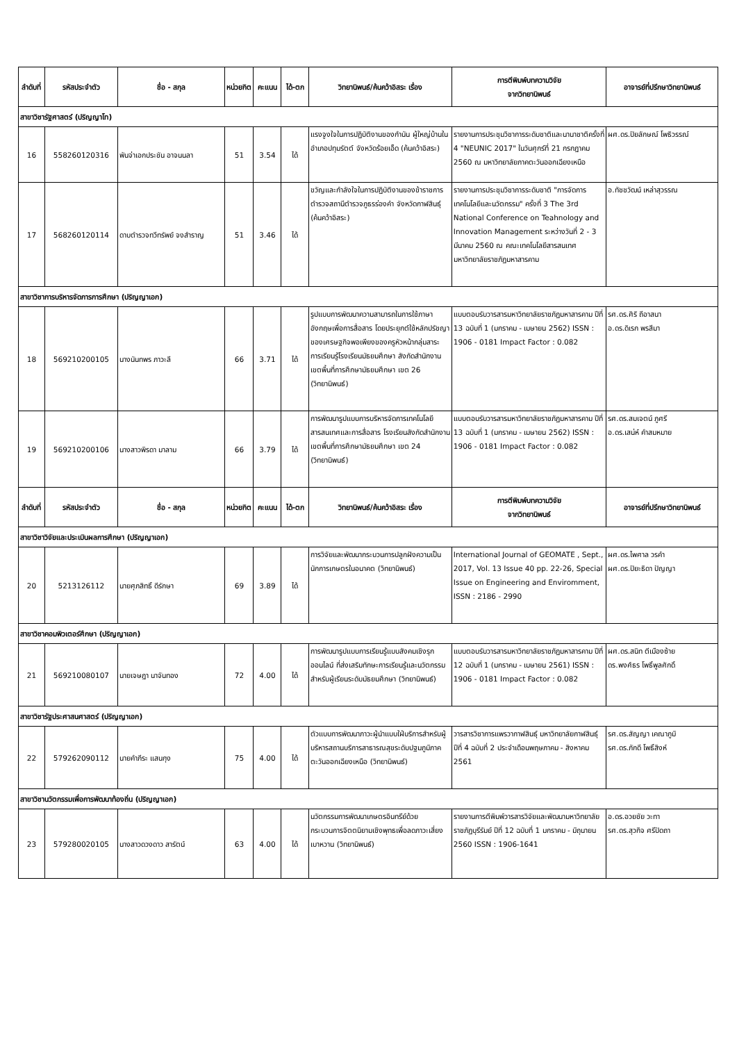| ลำดับที่ | รหัสประจำตัว | ชื่อ - สกุล | หน่วยกิต | คะแนน | ได้-ตก | วิทยานิพนธ์/ค้นคว้าอิสระ เรื่อง | การตีพิมพ์บทความวิจัย จากวิทยานิพนธ์ | อาจารย์ที่ปรึกษาวิทยานิพนธ์ |
| --- | --- | --- | --- | --- | --- | --- | --- | --- |
| สาขาวิชารัฐศาสตร์ (ปริญญาโท) | | | | | | | | |
| 16 | 558260120316 | พันจ่าเอกประชัน อาจนนลา | 51 | 3.54 | ได้ | แรงจูงใจในการปฏิบัติงานของกำนัน ผู้ใหญ่บ้านในอำเภอปทุมรัตต์ จังหวัดร้อยเอ็ด (ค้นคว้าอิสระ) | รายงานการประชุมวิชาการระดับชาติและนานาชาติครั้งที่ 4 "NEUNIC 2017" ในวันศุกร์ที่ 21 กรกฎาคม 2560 ณ มหาวิทยาลัยภาคตะวันออกเฉียงเหนือ | ผศ.ดร.ปิยลักษณ์ โพธิวรรณ์ |
| 17 | 568260120114 | ดาบตำรวจทวีทรัพย์ จงสำราญ | 51 | 3.46 | ได้ | ขวัญและกำลังใจในการปฏิบัติงานของข้าราชการตำรวจสถานีตำรวจภูธรร่องคำ จังหวัดกาฬสินธุ์ (ค้นคว้าอิสระ) | รายงานการประชุมวิชาการระดับชาติ "การจัดการเทคโนโลยีและนวัตกรรม" ครั้งที่ 3 The 3rd National Conference on Teahnology and Innovation Management ระหว่างวันที่ 2 - 3 มีนาคม 2560 ณ คณะเทคโนโลยีสารสนเทศ มหาวิทยาลัยราชภัฏมหาสารคาม | อ.ทัชชวัฒน์ เหล่าสุวรรณ |
| สาขาวิชาการบริหารจัดการการศึกษา (ปริญญาเอก) | | | | | | | | |
| 18 | 569210200105 | นางนันทพร ภาวะลี | 66 | 3.71 | ได้ | รูปแบบการพัฒนาความสามารถในการใช้ภาษาอังกฤษเพื่อการสื่อสาร โดยประยุกต์ใช้หลักปรัชญาของเศรษฐกิจพอเพียงของครูหัวหน้ากลุ่มสาระการเรียนรู้โรงเรียนมัธยมศึกษา สังกัดสำนักงานเขตพื้นที่การศึกษามัธยมศึกษา เขต 26 (วิทยานิพนธ์) | แบบตอบรับวารสารมหาวิทยาลัยราชภัฏมหาสารคาม ปีที่ 13 ฉบับที่ 1 (มกราคม - เมษายน 2562) ISSN : 1906 - 0181 Impact Factor : 0.082 | รศ.ดร.ศิริ ถีอาสนา อ.ดร.ดิเรก พรสีมา |
| 19 | 569210200106 | นางสาวพิรดา มาลาม | 66 | 3.79 | ได้ | การพัฒนารูปแบบการบริหารจัดการเทคโนโลยีสารสนเทศและการสื่อสาร โรงเรียนสังกัดสำนักงานเขตพื้นที่การศึกษามัธยมศึกษา เขต 24 (วิทยานิพนธ์) | แบบตอบรับวารสารมหาวิทยาลัยราชภัฏมหาสารคาม ปีที่ 13 ฉบับที่ 1 (มกราคม - เมษายน 2562) ISSN : 1906 - 0181 Impact Factor : 0.082 | รศ.ดร.สมเจตน์ ภูศรี อ.ดร.เสน่ห์ คำสมหมาย |
| ลำดับที่ | รหัสประจำตัว | ชื่อ - สกุล | หน่วยกิต | คะแนน | ได้-ตก | วิทยานิพนธ์/ค้นคว้าอิสระ เรื่อง | การตีพิมพ์บทความวิจัย จากวิทยานิพนธ์ | อาจารย์ที่ปรึกษาวิทยานิพนธ์ |
| สาขาวิชาวิจัยและประเมินผลการศึกษา (ปริญญาเอก) | | | | | | | | |
| 20 | 5213126112 | นายศุภสิทธิ์ ดีรักษา | 69 | 3.89 | ได้ | การวิจัยและพัฒนากระบวนการปลูกฝังความเป็นนักการเกษตรในอนาคต (วิทยานิพนธ์) | International Journal of GEOMATE , Sept., 2017, Vol. 13 Issue 40 pp. 22-26, Special Issue on Engineering and Enviromment, ISSN : 2186 - 2990 | ผศ.ดร.ไพศาล วรคำ ผศ.ดร.ปิยะธิดา ปัญญา |
| สาขาวิชาคอมพิวเตอร์ศึกษา (ปริญญาเอก) | | | | | | | | |
| 21 | 569210080107 | นายเจษฎา นาจันทอง | 72 | 4.00 | ได้ | การพัฒนารูปแบบการเรียนรู้แบบสังคมเชิงรุกออนไลน์ ที่ส่งเสริมทักษะการเรียนรู้และนวัตกรรมสำหรับผู้เรียนระดับมัธยมศึกษา (วิทยานิพนธ์) | แบบตอบรับวารสารมหาวิทยาลัยราชภัฏมหาสารคาม ปีที่ 12 ฉบับที่ 1 (มกราคม - เมษายน 2561) ISSN : 1906 - 0181 Impact Factor : 0.082 | ผศ.ดร.สนิท ตีเมืองซ้าย ดร.พงศ์ธร โพธิ์พูลศักดิ์ |
| สาขาวิชารัฐประศาสนศาสตร์ (ปริญญาเอก) | | | | | | | | |
| 22 | 579262090112 | นายคำภีระ แสนกุง | 75 | 4.00 | ได้ | ตัวแบบการพัฒนาภาวะผู้นำแบบใฝ่บริการสำหรับผู้บริหารสถานบริการสาธารณสุขระดับปฐมภูมิภาคตะวันออกเฉียงเหนือ (วิทยานิพนธ์) | วารสารวิชาการแพรวากาฬสินธุ์ มหาวิทยาลัยกาฬสินธุ์ ปีที่ 4 ฉบับที่ 2 ประจำเดือนพฤษภาคม - สิงหาคม 2561 | รศ.ดร.สัญญา เคณาภูมิ รศ.ดร.ภักดี โพธิ์สิงห์ |
| สาขาวิชานวัตกรรมเพื่อการพัฒนาท้องถิ่น (ปริญญาเอก) | | | | | | | | |
| 23 | 579280020105 | นางสาวดวงดาว สารัตน์ | 63 | 4.00 | ได้ | นวัตกรรมการพัฒนาเกษตรอินทรีย์ด้วยกระบวนการจิตตนิยามเชิงพุทธเพื่อลดภาวะเสี่ยงเบาหวาน (วิทยานิพนธ์) | รายงานการตีพิมพ์วารสารวิจัยและพัฒนามหาวิทยาลัยราชภัฏบุรีรัมย์ ปีที่ 12 ฉบับที่ 1 มกราคม - มิถุนายน 2560 ISSN : 1906-1641 | อ.ดร.อวยชัย วะทา รศ.ดร.สุวกิจ ศรีปัดถา |